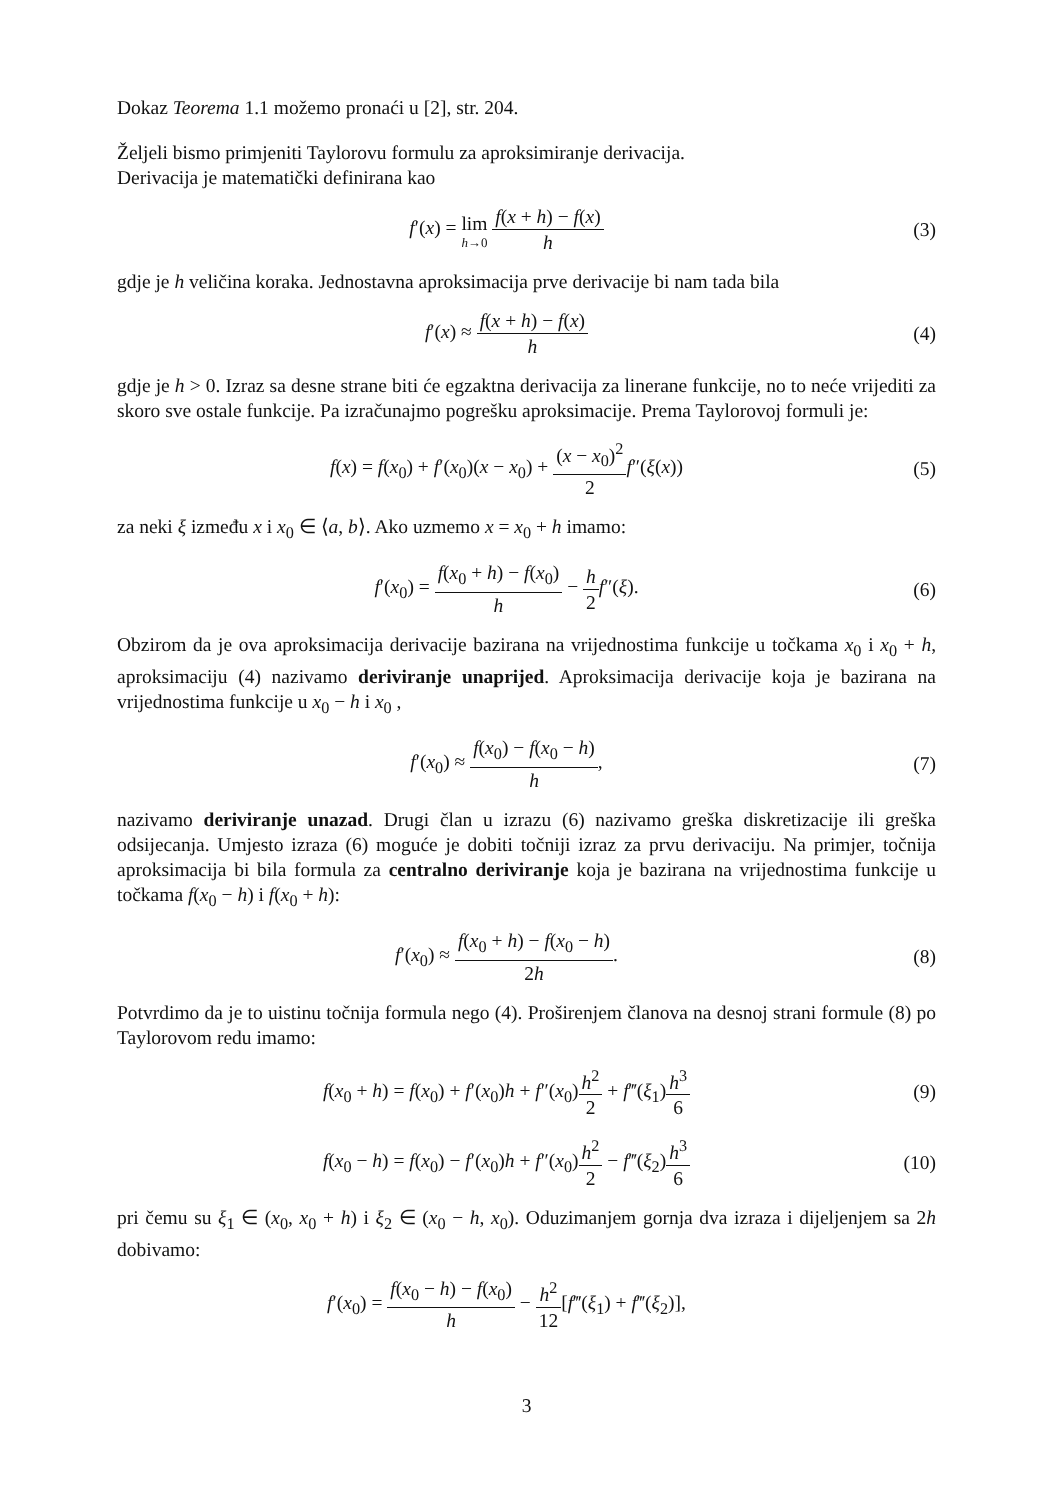Dokaz Teorema 1.1 možemo pronaći u [2], str. 204.
Željeli bismo primjeniti Taylorovu formulu za aproksimiranje derivacija.
Derivacija je matematički definirana kao
f′(x) = lim h→0 f(x + h) − f(x) h
(3)
gdje je h veličina koraka. Jednostavna aproksimacija prve derivacije bi nam tada bila
f′(x) ≈ f(x + h) − f(x) h (4)
gdje je h > 0. Izraz sa desne strane biti će egzaktna derivacija za linerane funkcije, no to neće vrijediti za skoro sve ostale funkcije. Pa izračunajmo pogrešku aproksimacije. Prema Taylorovoj formuli je:
f(x) = f(x<sub>0</sub>) + f′(x<sub>0</sub>)(x − x<sub>0</sub>) + (x − x<sub>0</sub>)<sup>2</sup> 2 f″(ξ(x))
(5)
za neki ξ između x i x<sub>0</sub> ∈ ⟨a, b⟩. Ako uzmemo x = x<sub>0</sub> + h imamo:
f′(x<sub>0</sub>) = f(x<sub>0</sub> + h) − f(x<sub>0</sub>) h − h 2 f″(ξ).
(6)
Obzirom da je ova aproksimacija derivacije bazirana na vrijednostima funkcije u točkama x<sub>0</sub> i x<sub>0</sub> + h, aproksimaciju (4) nazivamo deriviranje unaprijed. Aproksimacija derivacije koja je bazirana na vrijednostima funkcije u x<sub>0</sub> − h i x<sub>0</sub> ,
f′(x<sub>0</sub>) ≈ f(x<sub>0</sub>) − f(x<sub>0</sub> − h) h, (7)
nazivamo deriviranje unazad. Drugi član u izrazu (6) nazivamo greška diskretizacije ili greška odsijecanja. Umjesto izraza (6) moguće je dobiti točniji izraz za prvu derivaciju. Na primjer, točnija aproksimacija bi bila formula za centralno deriviranje koja je bazirana na vrijednostima funkcije u točkama f(x<sub>0</sub> − h) i f(x<sub>0</sub> + h):
f′(x<sub>0</sub>) ≈ f(x<sub>0</sub> + h) − f(x<sub>0</sub> − h) 2h.
(8)
Potvrdimo da je to uistinu točnija formula nego (4). Proširenjem članova na desnoj strani formule (8) po Taylorovom redu imamo:
f(x<sub>0</sub> + h) = f(x<sub>0</sub>) + f′(x<sub>0</sub>)h + f″(x<sub>0</sub>)h<sup>2</sup> 2 + f‴(ξ<sub>1</sub>)h<sup>3</sup> 6
(9)
f(x<sub>0</sub> − h) = f(x<sub>0</sub>) − f′(x<sub>0</sub>)h + f″(x<sub>0</sub>)h<sup>2</sup> 2 − f‴(ξ<sub>2</sub>)h<sup>3</sup> 6
(10)
pri čemu su ξ<sub>1</sub> ∈ (x<sub>0</sub>, x<sub>0</sub> + h) i ξ<sub>2</sub> ∈ (x<sub>0</sub> − h, x<sub>0</sub>). Oduzimanjem gornja dva izraza i dijeljenjem sa 2h dobivamo:
f′(x<sub>0</sub>) = f(x<sub>0</sub> − h) − f(x<sub>0</sub>) h − h<sup>2</sup> 12[f‴(ξ<sub>1</sub>) + f‴(ξ<sub>2</sub>)],
3